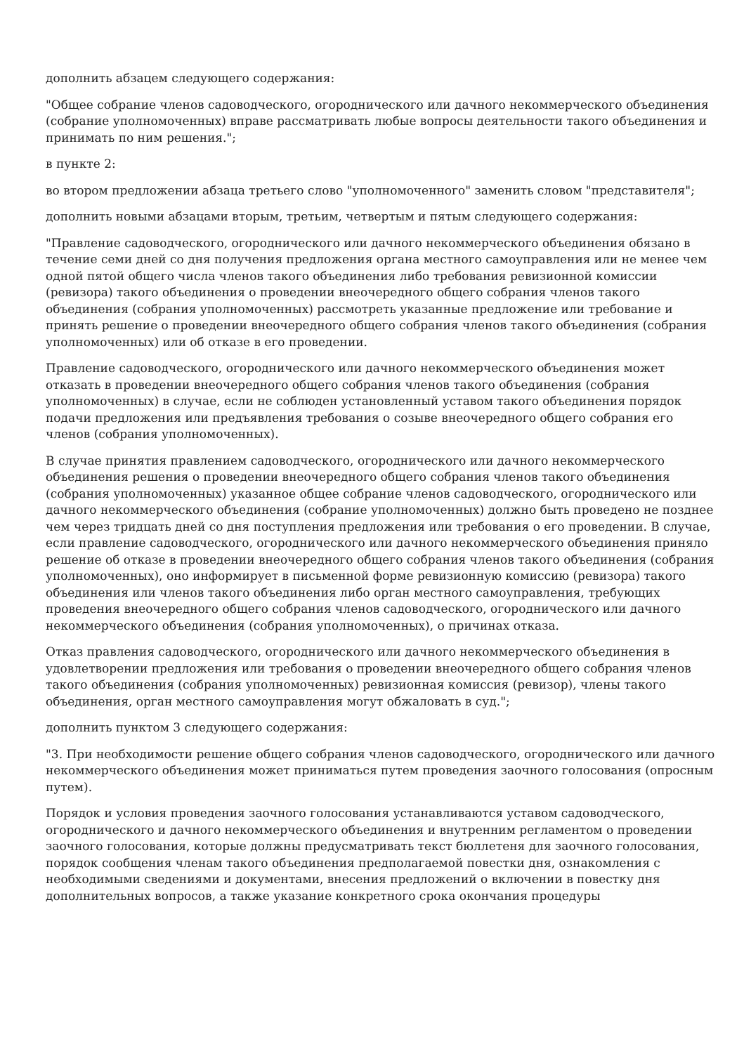дополнить абзацем следующего содержания:
"Общее собрание членов садоводческого, огороднического или дачного некоммерческого объединения (собрание уполномоченных) вправе рассматривать любые вопросы деятельности такого объединения и принимать по ним решения.";
в пункте 2:
во втором предложении абзаца третьего слово "уполномоченного" заменить словом "представителя";
дополнить новыми абзацами вторым, третьим, четвертым и пятым следующего содержания:
"Правление садоводческого, огороднического или дачного некоммерческого объединения обязано в течение семи дней со дня получения предложения органа местного самоуправления или не менее чем одной пятой общего числа членов такого объединения либо требования ревизионной комиссии (ревизора) такого объединения о проведении внеочередного общего собрания членов такого объединения (собрания уполномоченных) рассмотреть указанные предложение или требование и принять решение о проведении внеочередного общего собрания членов такого объединения (собрания уполномоченных) или об отказе в его проведении.
Правление садоводческого, огороднического или дачного некоммерческого объединения может отказать в проведении внеочередного общего собрания членов такого объединения (собрания уполномоченных) в случае, если не соблюден установленный уставом такого объединения порядок подачи предложения или предъявления требования о созыве внеочередного общего собрания его членов (собрания уполномоченных).
В случае принятия правлением садоводческого, огороднического или дачного некоммерческого объединения решения о проведении внеочередного общего собрания членов такого объединения (собрания уполномоченных) указанное общее собрание членов садоводческого, огороднического или дачного некоммерческого объединения (собрание уполномоченных) должно быть проведено не позднее чем через тридцать дней со дня поступления предложения или требования о его проведении. В случае, если правление садоводческого, огороднического или дачного некоммерческого объединения приняло решение об отказе в проведении внеочередного общего собрания членов такого объединения (собрания уполномоченных), оно информирует в письменной форме ревизионную комиссию (ревизора) такого объединения или членов такого объединения либо орган местного самоуправления, требующих проведения внеочередного общего собрания членов садоводческого, огороднического или дачного некоммерческого объединения (собрания уполномоченных), о причинах отказа.
Отказ правления садоводческого, огороднического или дачного некоммерческого объединения в удовлетворении предложения или требования о проведении внеочередного общего собрания членов такого объединения (собрания уполномоченных) ревизионная комиссия (ревизор), члены такого объединения, орган местного самоуправления могут обжаловать в суд.";
дополнить пунктом 3 следующего содержания:
"3. При необходимости решение общего собрания членов садоводческого, огороднического или дачного некоммерческого объединения может приниматься путем проведения заочного голосования (опросным путем).
Порядок и условия проведения заочного голосования устанавливаются уставом садоводческого, огороднического и дачного некоммерческого объединения и внутренним регламентом о проведении заочного голосования, которые должны предусматривать текст бюллетеня для заочного голосования, порядок сообщения членам такого объединения предполагаемой повестки дня, ознакомления с необходимыми сведениями и документами, внесения предложений о включении в повестку дня дополнительных вопросов, а также указание конкретного срока окончания процедуры